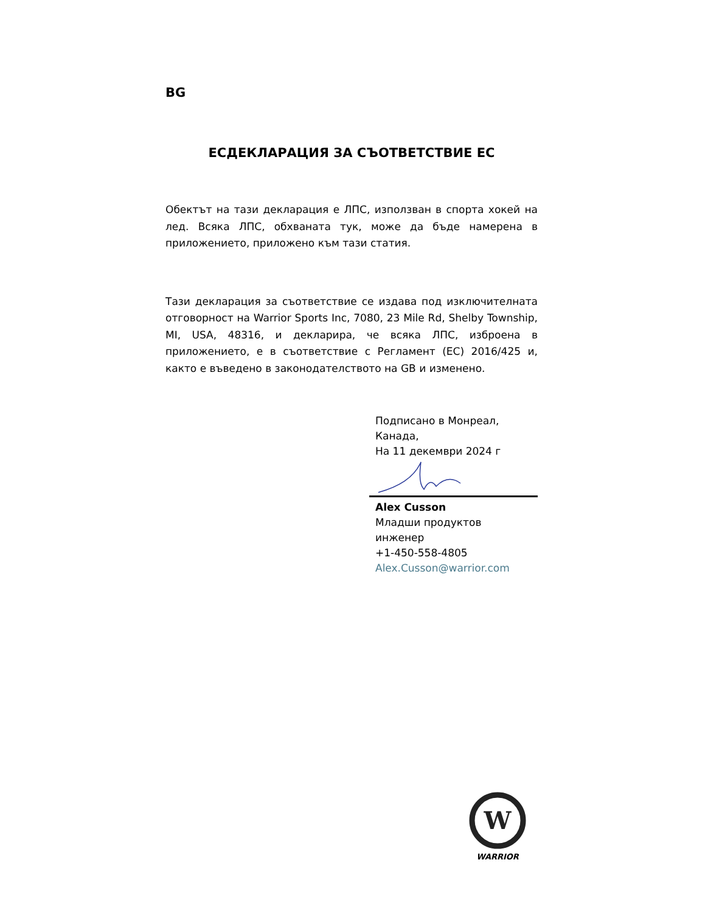BG
ЕСДЕКЛАРАЦИЯ ЗА СЪОТВЕТСТВИЕ ЕС
Обектът на тази декларация е ЛПС, използван в спорта хокей на лед. Всяка ЛПС, обхваната тук, може да бъде намерена в приложението, приложено към тази статия.
Тази декларация за съответствие се издава под изключителната отговорност на Warrior Sports Inc, 7080, 23 Mile Rd, Shelby Township, MI, USA, 48316, и декларира, че всяка ЛПС, изброена в приложението, е в съответствие с Регламент (ЕС) 2016/425 и, както е въведено в законодателството на GB и изменено.
Подписано в Монреал,
Канада,
На 11 декември 2024 г
Alex Cusson
Младши продуктов
инженер
+1-450-558-4805
Alex.Cusson@warrior.com
W
WARRIOR